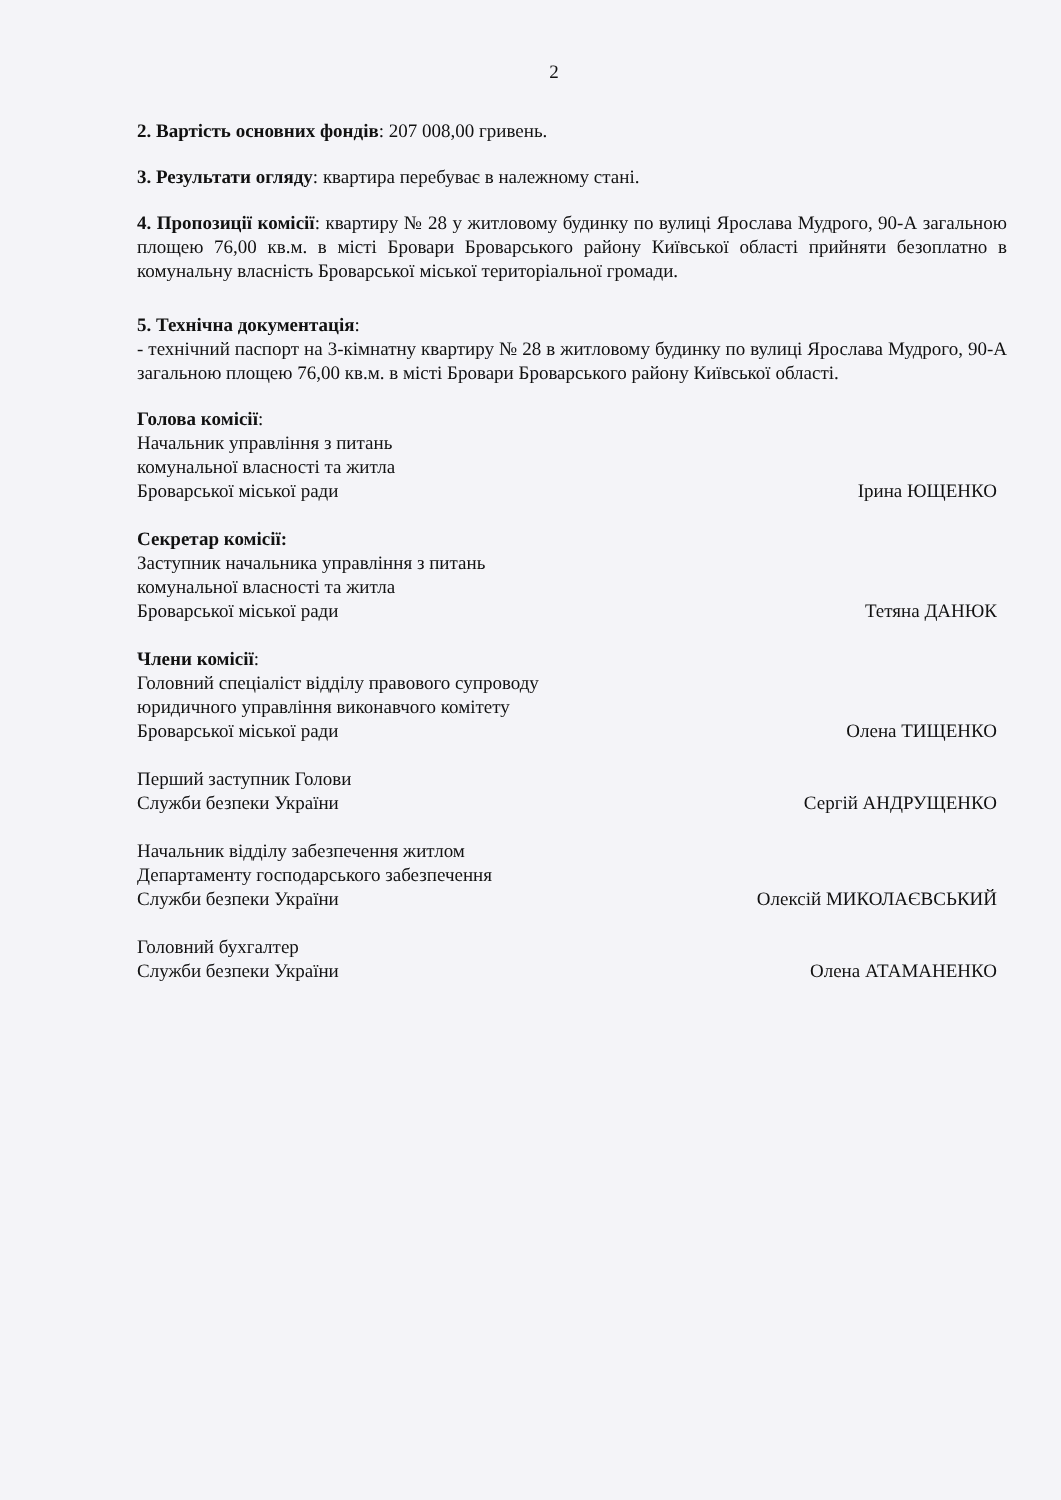2
2. Вартість основних фондів: 207 008,00 гривень.
3. Результати огляду: квартира перебуває в належному стані.
4. Пропозиції комісії: квартиру № 28 у житловому будинку по вулиці Ярослава Мудрого, 90-А загальною площею 76,00 кв.м. в місті Бровари Броварського району Київської області прийняти безоплатно в комунальну власність Броварської міської територіальної громади.
5. Технічна документація:
- технічний паспорт на 3-кімнатну квартиру № 28 в житловому будинку по вулиці Ярослава Мудрого, 90-А загальною площею 76,00 кв.м. в місті Бровари Броварського району Київської області.
Голова комісії:
Начальник управління з питань
комунальної власності та житла
Броварської міської ради
Ірина ЮЩЕНКО
Секретар комісії:
Заступник начальника управління з питань
комунальної власності та житла
Броварської міської ради
Тетяна ДАНЮК
Члени комісії:
Головний спеціаліст відділу правового супроводу
юридичного управління виконавчого комітету
Броварської міської ради
Олена ТИЩЕНКО
Перший заступник Голови
Служби безпеки України
Сергій АНДРУЩЕНКО
Начальник відділу забезпечення житлом
Департаменту господарського забезпечення
Служби безпеки України
Олексій МИКОЛАЄВСЬКИЙ
Головний бухгалтер
Служби безпеки України
Олена АТАМАНЕНКО